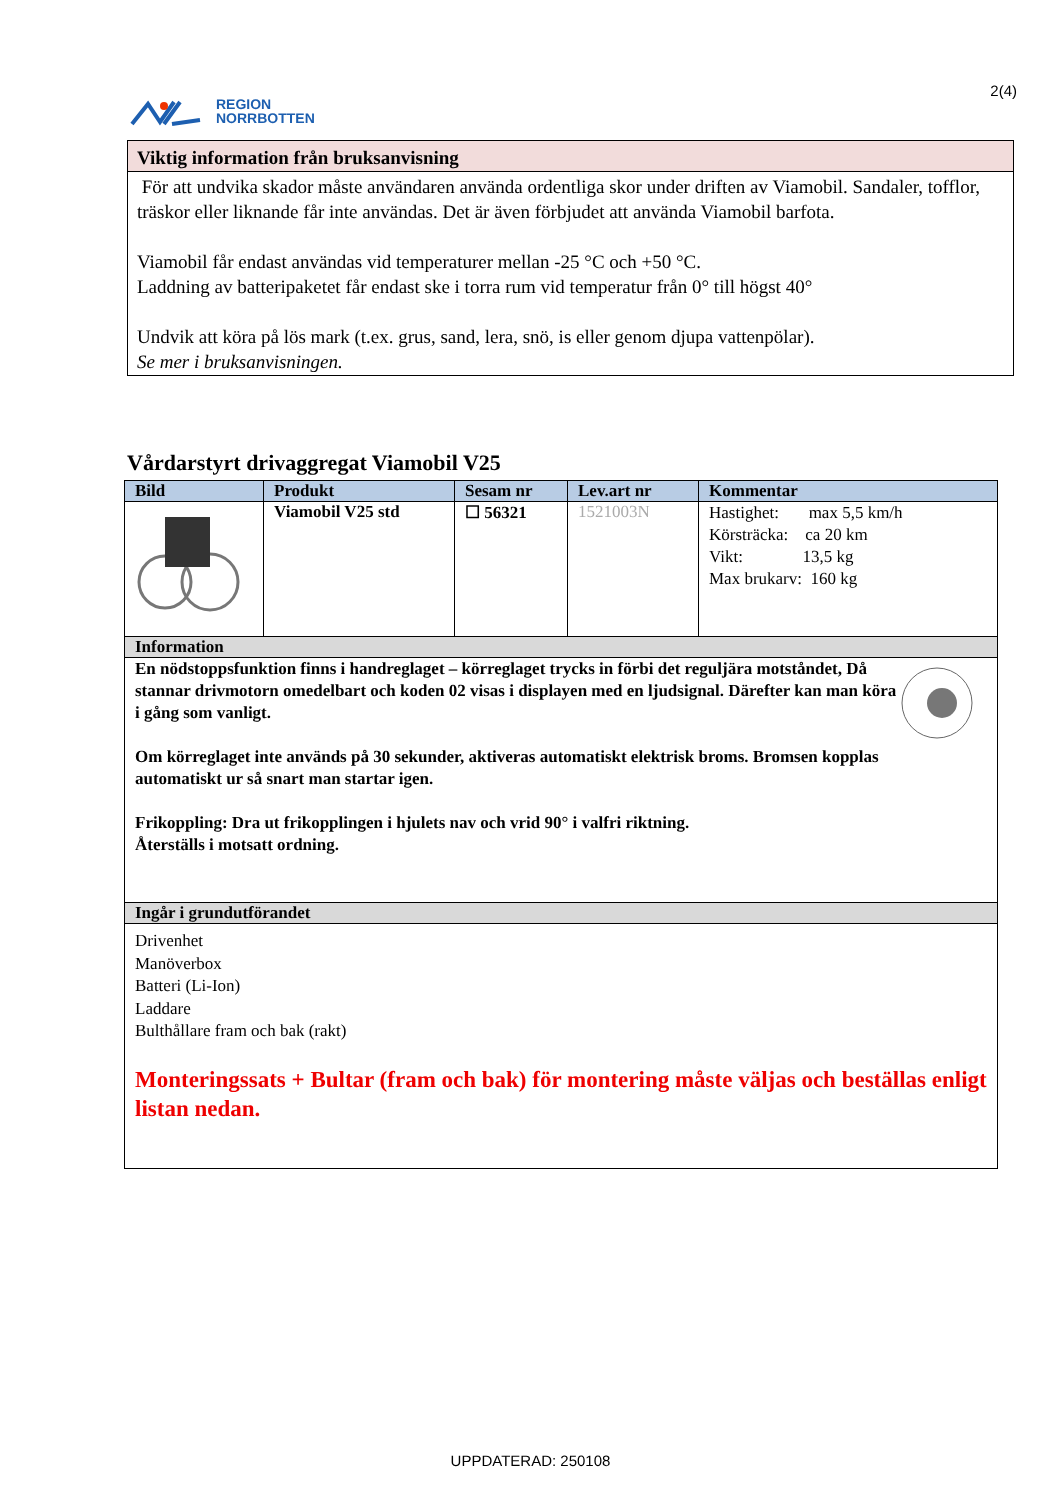REGION
NORRBOTTEN
2(4)
Viktig information från bruksanvisning
För att undvika skador måste användaren använda ordentliga skor under driften av Viamobil. Sandaler, tofflor, träskor eller liknande får inte användas. Det är även förbjudet att använda Viamobil barfota.
Viamobil får endast användas vid temperaturer mellan -25 °C och +50 °C.
Laddning av batteripaketet får endast ske i torra rum vid temperatur från 0° till högst 40°
Undvik att köra på lös mark (t.ex. grus, sand, lera, snö, is eller genom djupa vattenpölar).
Se mer i bruksanvisningen.
Vårdarstyrt drivaggregat Viamobil V25
| Bild | Produkt | Sesam nr | Lev.art nr | Kommentar |
| --- | --- | --- | --- | --- |
| | Viamobil V25 std | ☐ 56321 | 1521003N | Hastighet: max 5,5 km/h Körsträcka: ca 20 km Vikt: 13,5 kg Max brukarv: 160 kg |
| Information | | | | |
| En nödstoppsfunktion finns i handreglaget – körreglaget trycks in förbi det reguljära motståndet, Då stannar drivmotorn omedelbart och koden 02 visas i displayen med en ljudsignal. Därefter kan man köra i gång som vanligt. Om körreglaget inte används på 30 sekunder, aktiveras automatiskt elektrisk broms. Bromsen kopplas automatiskt ur så snart man startar igen. Frikoppling: Dra ut frikopplingen i hjulets nav och vrid 90° i valfri riktning. Återställs i motsatt ordning. | | | | |
| Ingår i grundutförandet | | | | |
| Drivenhet Manöverbox Batteri (Li-Ion) Laddare Bulthållare fram och bak (rakt) Monteringssats + Bultar (fram och bak) för montering måste väljas och beställas enligt listan nedan. | | | | |
UPPDATERAD: 250108